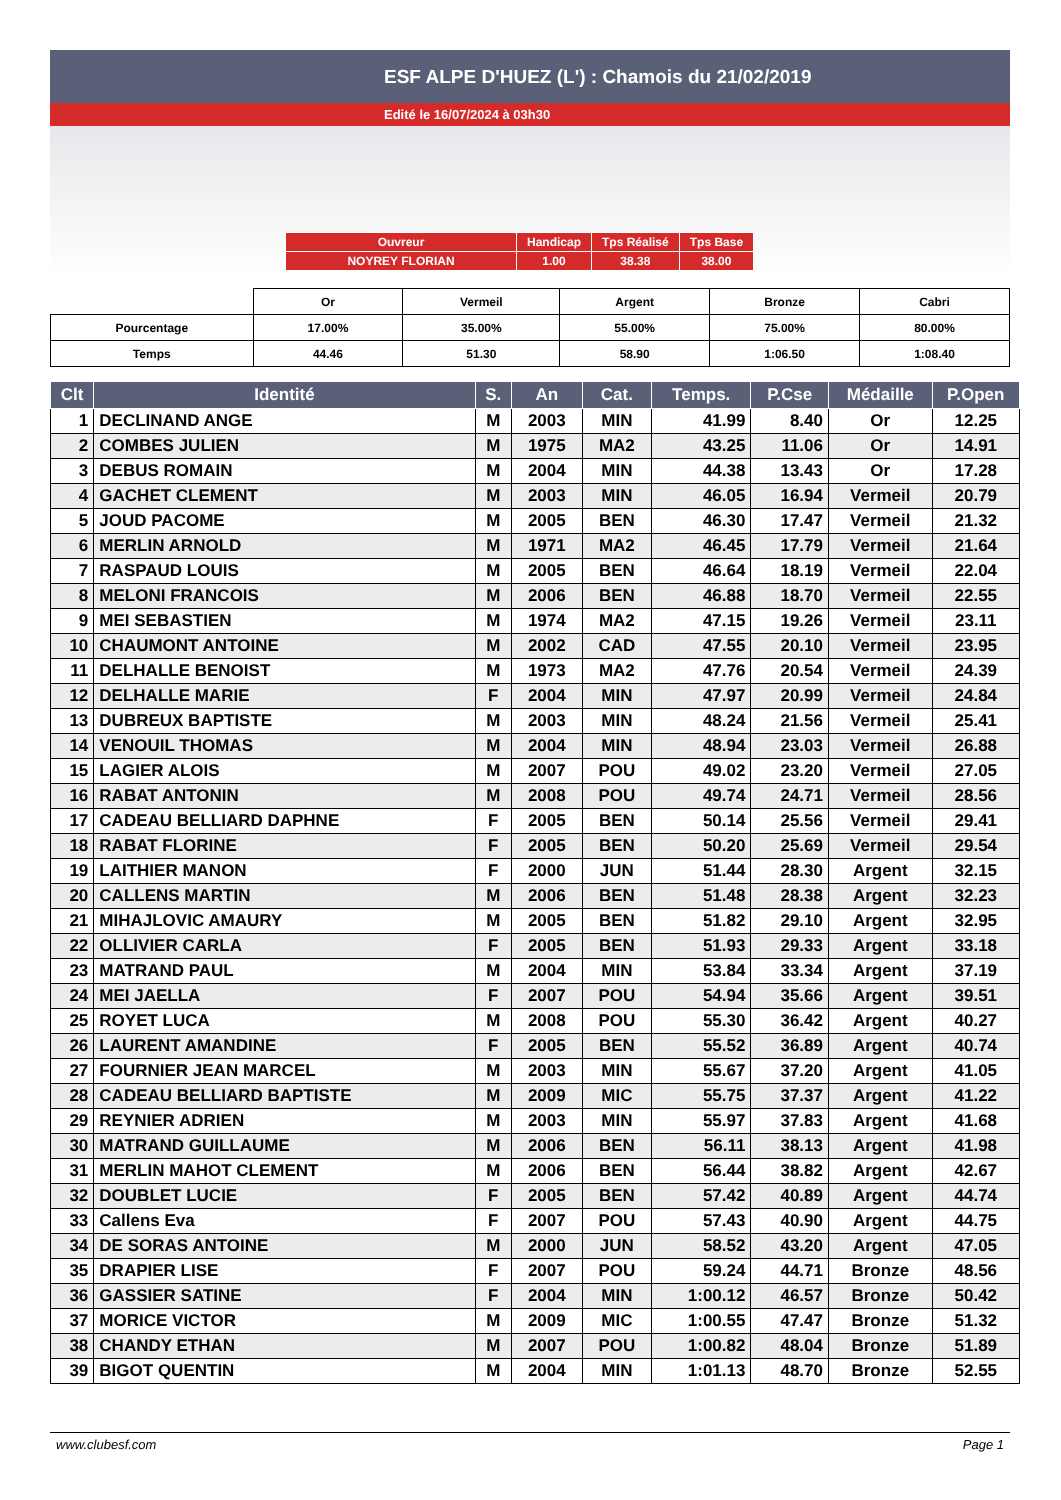ESF ALPE D'HUEZ (L') : Chamois du 21/02/2019
Edité le 16/07/2024 à 03h30
| Ouvreur | Handicap | Tps Réalisé | Tps Base |
| NOYREY FLORIAN | 1.00 | 38.38 | 38.00 |
| | Or | Vermeil | Argent | Bronze | Cabri |
| Pourcentage | 17.00% | 35.00% | 55.00% | 75.00% | 80.00% |
| Temps | 44.46 | 51.30 | 58.90 | 1:06.50 | 1:08.40 |
| Clt | Identité | S. | An | Cat. | Temps. | P.Cse | Médaille | P.Open |
| --- | --- | --- | --- | --- | --- | --- | --- | --- |
| 1 | DECLINAND ANGE | M | 2003 | MIN | 41.99 | 8.40 | Or | 12.25 |
| 2 | COMBES JULIEN | M | 1975 | MA2 | 43.25 | 11.06 | Or | 14.91 |
| 3 | DEBUS ROMAIN | M | 2004 | MIN | 44.38 | 13.43 | Or | 17.28 |
| 4 | GACHET CLEMENT | M | 2003 | MIN | 46.05 | 16.94 | Vermeil | 20.79 |
| 5 | JOUD PACOME | M | 2005 | BEN | 46.30 | 17.47 | Vermeil | 21.32 |
| 6 | MERLIN ARNOLD | M | 1971 | MA2 | 46.45 | 17.79 | Vermeil | 21.64 |
| 7 | RASPAUD LOUIS | M | 2005 | BEN | 46.64 | 18.19 | Vermeil | 22.04 |
| 8 | MELONI FRANCOIS | M | 2006 | BEN | 46.88 | 18.70 | Vermeil | 22.55 |
| 9 | MEI SEBASTIEN | M | 1974 | MA2 | 47.15 | 19.26 | Vermeil | 23.11 |
| 10 | CHAUMONT ANTOINE | M | 2002 | CAD | 47.55 | 20.10 | Vermeil | 23.95 |
| 11 | DELHALLE BENOIST | M | 1973 | MA2 | 47.76 | 20.54 | Vermeil | 24.39 |
| 12 | DELHALLE MARIE | F | 2004 | MIN | 47.97 | 20.99 | Vermeil | 24.84 |
| 13 | DUBREUX BAPTISTE | M | 2003 | MIN | 48.24 | 21.56 | Vermeil | 25.41 |
| 14 | VENOUIL THOMAS | M | 2004 | MIN | 48.94 | 23.03 | Vermeil | 26.88 |
| 15 | LAGIER ALOIS | M | 2007 | POU | 49.02 | 23.20 | Vermeil | 27.05 |
| 16 | RABAT ANTONIN | M | 2008 | POU | 49.74 | 24.71 | Vermeil | 28.56 |
| 17 | CADEAU BELLIARD DAPHNE | F | 2005 | BEN | 50.14 | 25.56 | Vermeil | 29.41 |
| 18 | RABAT FLORINE | F | 2005 | BEN | 50.20 | 25.69 | Vermeil | 29.54 |
| 19 | LAITHIER MANON | F | 2000 | JUN | 51.44 | 28.30 | Argent | 32.15 |
| 20 | CALLENS MARTIN | M | 2006 | BEN | 51.48 | 28.38 | Argent | 32.23 |
| 21 | MIHAJLOVIC AMAURY | M | 2005 | BEN | 51.82 | 29.10 | Argent | 32.95 |
| 22 | OLLIVIER CARLA | F | 2005 | BEN | 51.93 | 29.33 | Argent | 33.18 |
| 23 | MATRAND PAUL | M | 2004 | MIN | 53.84 | 33.34 | Argent | 37.19 |
| 24 | MEI JAELLA | F | 2007 | POU | 54.94 | 35.66 | Argent | 39.51 |
| 25 | ROYET LUCA | M | 2008 | POU | 55.30 | 36.42 | Argent | 40.27 |
| 26 | LAURENT AMANDINE | F | 2005 | BEN | 55.52 | 36.89 | Argent | 40.74 |
| 27 | FOURNIER JEAN MARCEL | M | 2003 | MIN | 55.67 | 37.20 | Argent | 41.05 |
| 28 | CADEAU BELLIARD BAPTISTE | M | 2009 | MIC | 55.75 | 37.37 | Argent | 41.22 |
| 29 | REYNIER ADRIEN | M | 2003 | MIN | 55.97 | 37.83 | Argent | 41.68 |
| 30 | MATRAND GUILLAUME | M | 2006 | BEN | 56.11 | 38.13 | Argent | 41.98 |
| 31 | MERLIN MAHOT CLEMENT | M | 2006 | BEN | 56.44 | 38.82 | Argent | 42.67 |
| 32 | DOUBLET LUCIE | F | 2005 | BEN | 57.42 | 40.89 | Argent | 44.74 |
| 33 | Callens Eva | F | 2007 | POU | 57.43 | 40.90 | Argent | 44.75 |
| 34 | DE SORAS ANTOINE | M | 2000 | JUN | 58.52 | 43.20 | Argent | 47.05 |
| 35 | DRAPIER LISE | F | 2007 | POU | 59.24 | 44.71 | Bronze | 48.56 |
| 36 | GASSIER SATINE | F | 2004 | MIN | 1:00.12 | 46.57 | Bronze | 50.42 |
| 37 | MORICE VICTOR | M | 2009 | MIC | 1:00.55 | 47.47 | Bronze | 51.32 |
| 38 | CHANDY ETHAN | M | 2007 | POU | 1:00.82 | 48.04 | Bronze | 51.89 |
| 39 | BIGOT QUENTIN | M | 2004 | MIN | 1:01.13 | 48.70 | Bronze | 52.55 |
www.clubesf.com Page 1